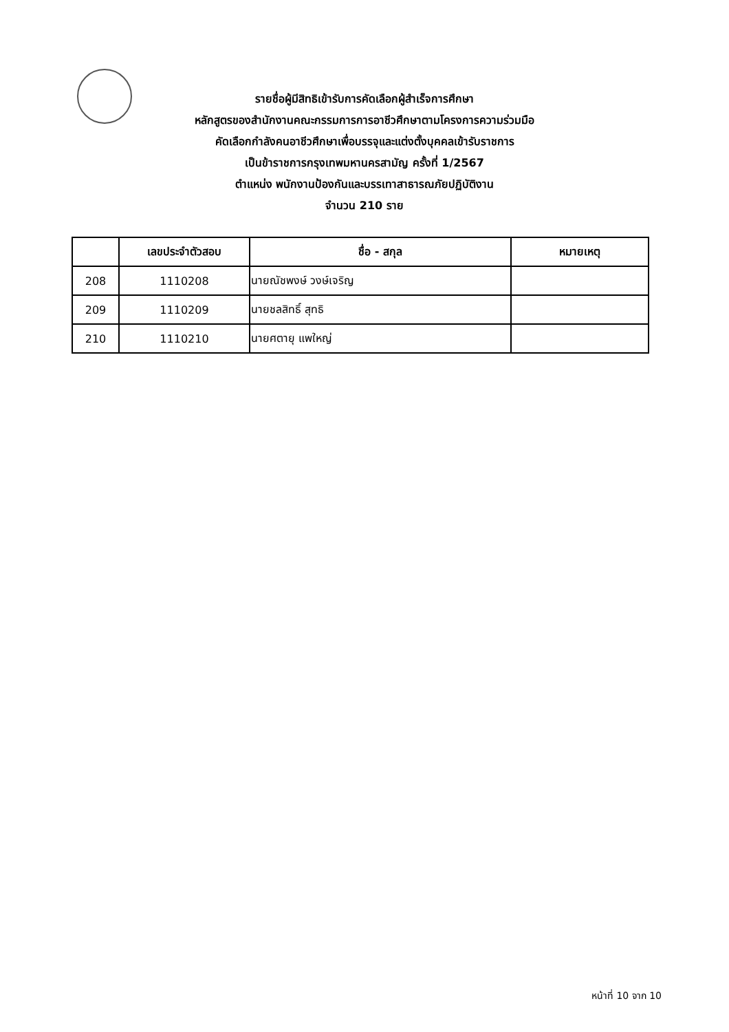รายชื่อผู้มีสิทธิเข้ารับการคัดเลือกผู้สำเร็จการศึกษา
หลักสูตรของสำนักงานคณะกรรมการการอาชีวศึกษาตามโครงการความร่วมมือ
คัดเลือกกำลังคนอาชีวศึกษาเพื่อบรรจุและแต่งตั้งบุคคลเข้ารับราชการ
เป็นข้าราชการกรุงเทพมหานครสามัญ ครั้งที่ 1/2567
ตำแหน่ง พนักงานป้องกันและบรรเทาสาธารณภัยปฏิบัติงาน
จำนวน 210 ราย
| | เลขประจำตัวสอบ | ชื่อ - สกุล | หมายเหตุ |
| --- | --- | --- | --- |
| 208 | 1110208 | นายณัชพงษ์ วงษ์เจริญ | |
| 209 | 1110209 | นายชลสิทธิ์ สุทธิ | |
| 210 | 1110210 | นายศตายุ แพใหญ่ | |
หน้าที่ 10 จาก 10